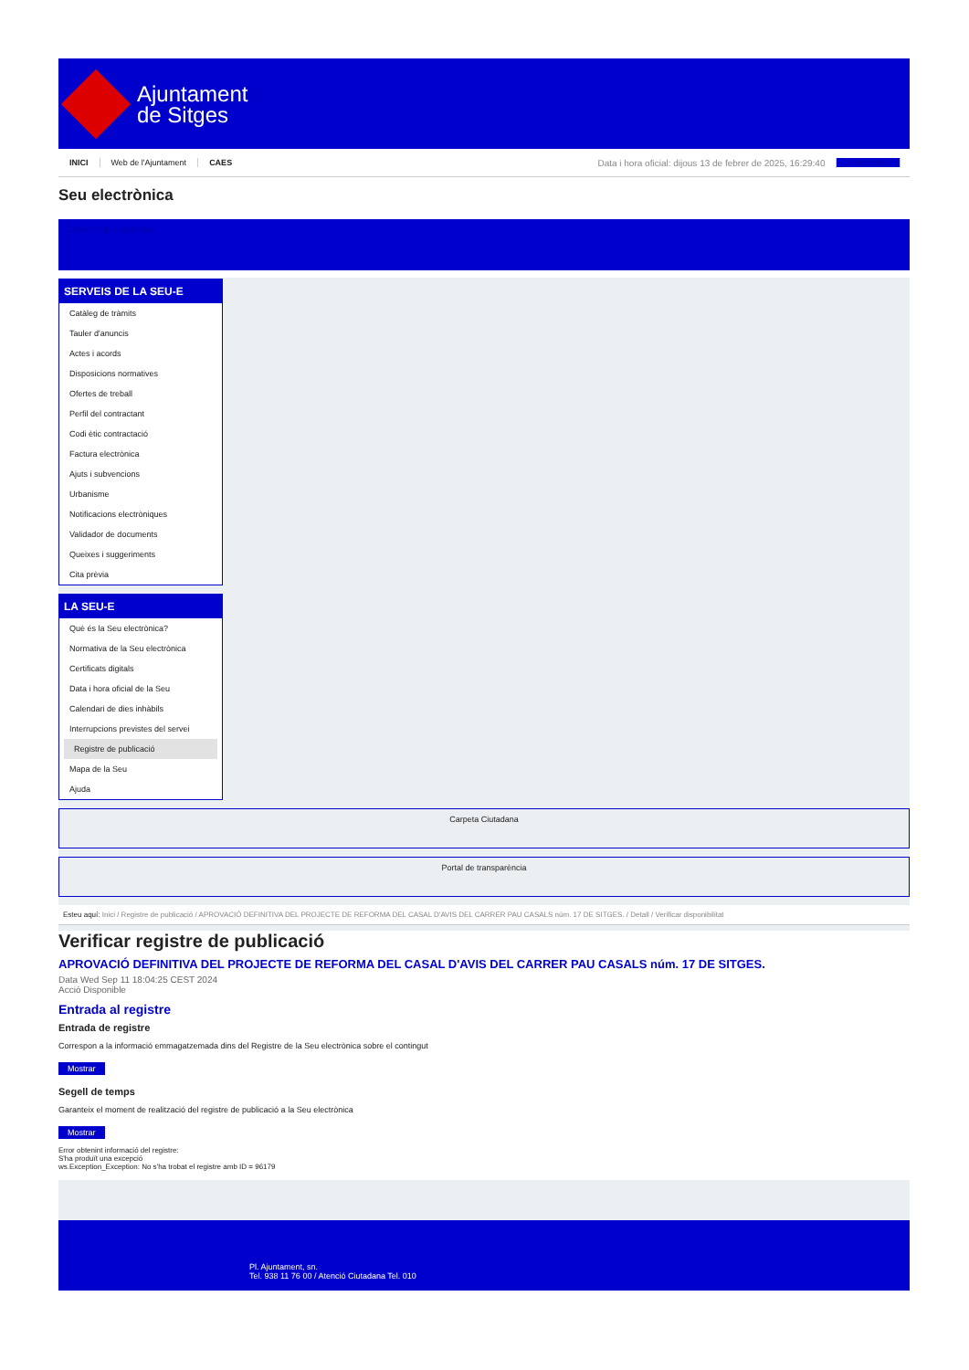Ajuntament
de Sitges
INICI Web de l'Ajuntament CAES Data i hora oficial: dijous 13 de febrer de 2025, 16:29:40 Sincronitza
Seu electrònica
Obtenir còpia autèntica
SERVEIS DE LA SEU-E
Catàleg de tràmits
Tauler d'anuncis
Actes i acords
Disposicions normatives
Ofertes de treball
Perfil del contractant
Codi ètic contractació
Factura electrònica
Ajuts i subvencions
Urbanisme
Notificacions electròniques
Validador de documents
Queixes i suggeriments
Cita prèvia
LA SEU-E
Què és la Seu electrònica?
Normativa de la Seu electrònica
Certificats digitals
Data i hora oficial de la Seu
Calendari de dies inhàbils
Interrupcions previstes del servei
Registre de publicació
Mapa de la Seu
Ajuda
Carpeta Ciutadana
Portal de transparència
Esteu aquí: Inici / Registre de publicació / APROVACIÓ DEFINITIVA DEL PROJECTE DE REFORMA DEL CASAL D'AVIS DEL CARRER PAU CASALS núm. 17 DE SITGES. / Detall / Verificar disponibilitat
Verificar registre de publicació
APROVACIÓ DEFINITIVA DEL PROJECTE DE REFORMA DEL CASAL D'AVIS DEL CARRER PAU CASALS núm. 17 DE SITGES.
Data Wed Sep 11 18:04:25 CEST 2024
Acció Disponible
Entrada al registre
Entrada de registre
Correspon a la informació emmagatzemada dins del Registre de la Seu electrònica sobre el contingut
Mostrar
Segell de temps
Garanteix el moment de realització del registre de publicació a la Seu electrònica
Mostrar
Error obtenint informació del registre:
S'ha produït una excepció
ws.Exception_Exception: No s'ha trobat el registre amb ID = 96179
Pl. Ajuntament, sn.
Tel. 938 11 76 00 / Atenció Ciutadana Tel. 010